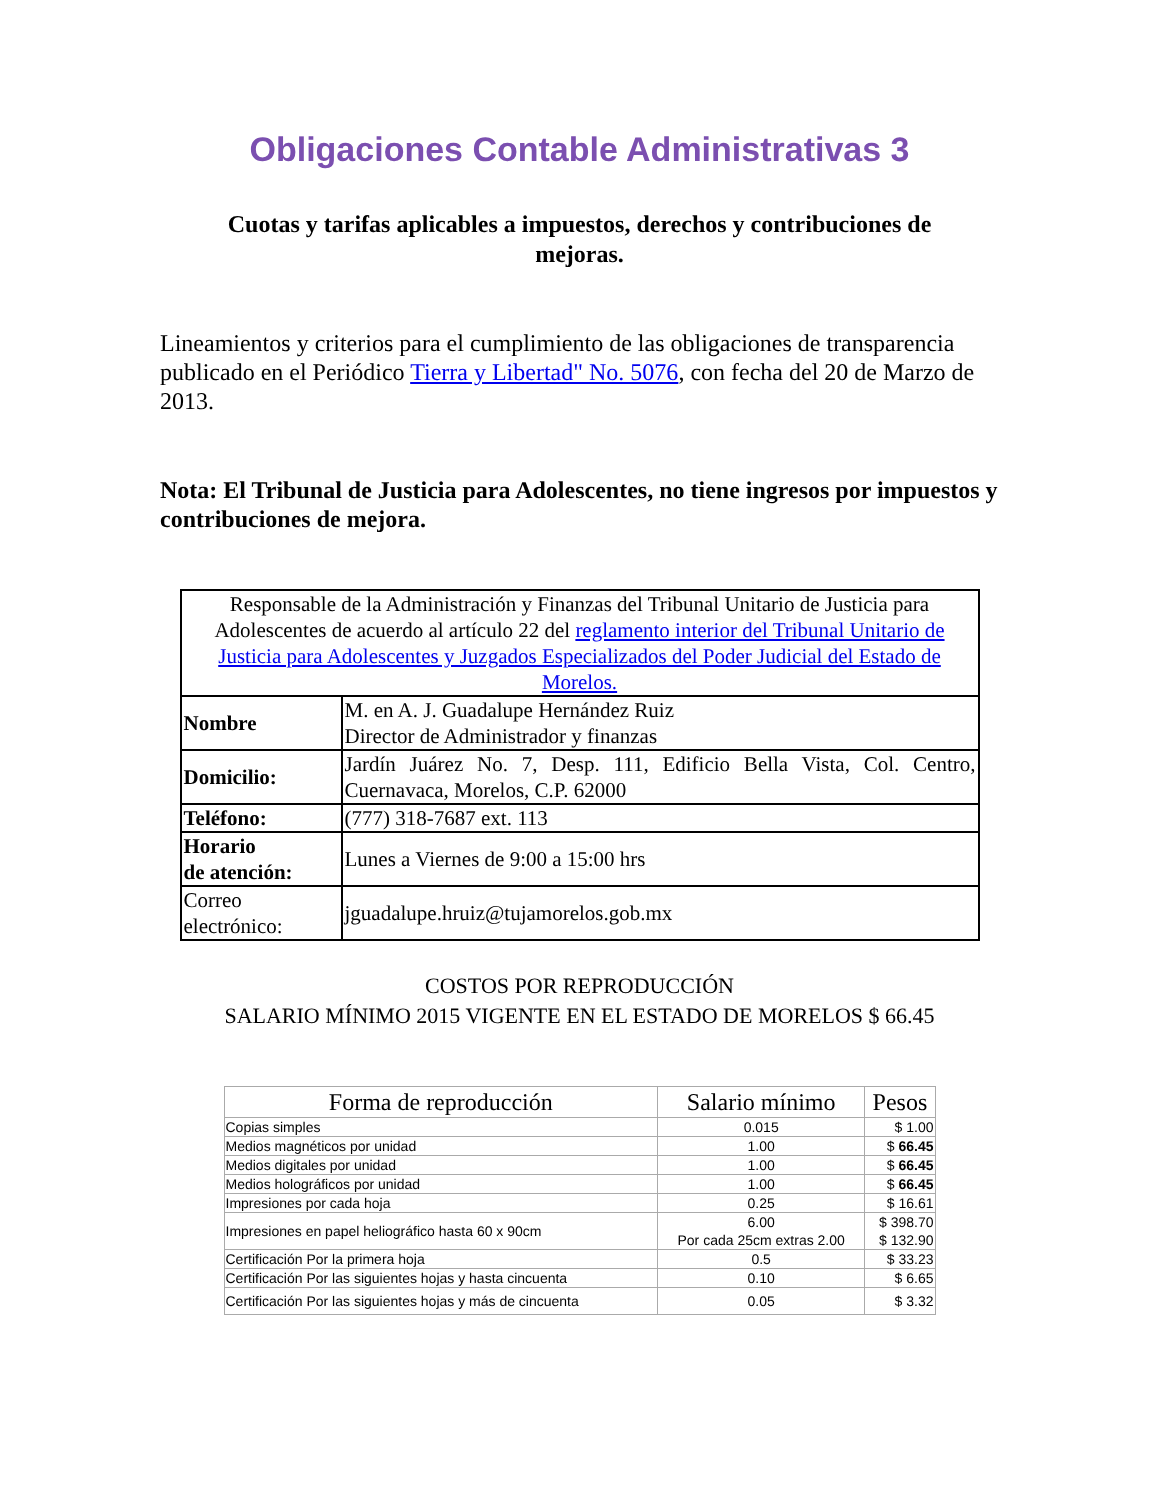Obligaciones Contable Administrativas 3
Cuotas y tarifas aplicables a impuestos, derechos y contribuciones de mejoras.
Lineamientos y criterios para el cumplimiento de las obligaciones de transparencia publicado en el Periódico Tierra y Libertad" No. 5076, con fecha del 20 de Marzo de 2013.
Nota: El Tribunal de Justicia para Adolescentes, no tiene ingresos por impuestos y contribuciones de mejora.
| Responsable de la Administración y Finanzas del Tribunal Unitario de Justicia para Adolescentes de acuerdo al artículo 22 del reglamento interior del Tribunal Unitario de Justicia para Adolescentes y Juzgados Especializados del Poder Judicial del Estado de Morelos. | |
| Nombre | M. en A. J. Guadalupe Hernández Ruiz Director de Administrador y finanzas |
| Domicilio: | Jardín Juárez No. 7, Desp. 111, Edificio Bella Vista, Col. Centro, Cuernavaca, Morelos, C.P. 62000 |
| Teléfono: | (777) 318-7687 ext. 113 |
| Horario de atención: | Lunes a Viernes de 9:00 a 15:00 hrs |
| Correo electrónico: | jguadalupe.hruiz@tujamorelos.gob.mx |
COSTOS POR REPRODUCCIÓN
SALARIO MÍNIMO 2015 VIGENTE EN EL ESTADO DE MORELOS $ 66.45
| Forma de reproducción | Salario mínimo | Pesos |
| --- | --- | --- |
| Copias simples | 0.015 | $ 1.00 |
| Medios magnéticos por unidad | 1.00 | $ 66.45 |
| Medios digitales por unidad | 1.00 | $ 66.45 |
| Medios holográficos por unidad | 1.00 | $ 66.45 |
| Impresiones por cada hoja | 0.25 | $ 16.61 |
| Impresiones en papel heliográfico hasta 60 x 90cm | 6.00 Por cada 25cm extras 2.00 | $ 398.70 $ 132.90 |
| Certificación Por la primera hoja | 0.5 | $ 33.23 |
| Certificación Por las siguientes hojas y hasta cincuenta | 0.10 | $ 6.65 |
| Certificación Por las siguientes hojas y más de cincuenta | 0.05 | $ 3.32 |